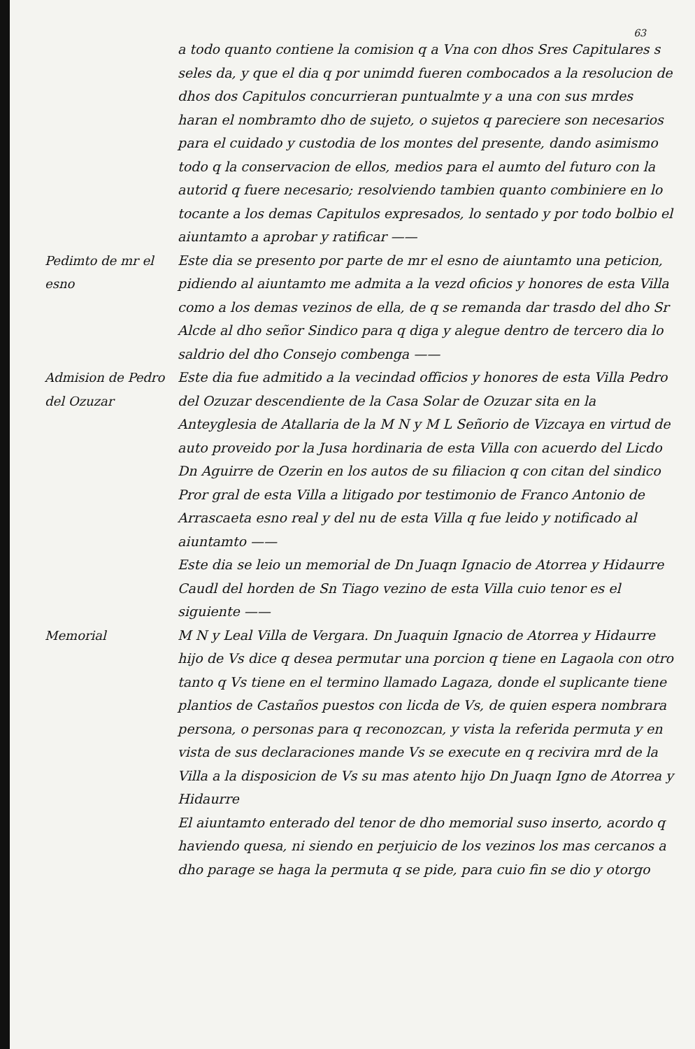63
a todo quanto contiene la comision q a Vna con dhos Sres Capitulares s seles da, y que el dia q por unimdd fueren combocados a la resolucion de dhos dos Capitulos concurrieran puntualmte y a una con sus mrdes haran el nombramto dho de sujeto, o sujetos q pareciere son necesarios para el cuidado y custodia de los montes del presente, dando asimismo todo q la conservacion de ellos, medios para el aumto del futuro con la autorid q fuere necesario; resolviendo tambien quanto combiniere en lo tocante a los demas Capitulos expresados, lo sentado y por todo bolbio el aiuntamto a aprobar y ratificar ——
Pedimto de mr el esno
Este dia se presento por parte de mr el esno de aiuntamto una peticion, pidiendo al aiuntamto me admita a la vezd oficios y honores de esta Villa como a los demas vezinos de ella, de q se remanda dar trasdo del dho Sr Alcde al dho señor Sindico para q diga y alegue dentro de tercero dia lo saldrio del dho Consejo combenga ——
Admision de Pedro del Ozuzar
Este dia fue admitido a la vecindad officios y honores de esta Villa Pedro del Ozuzar descendiente de la Casa Solar de Ozuzar sita en la Anteyglesia de Atallaria de la M N y M L Señorio de Vizcaya en virtud de auto proveido por la Jusa hordinaria de esta Villa con acuerdo del Licdo Dn Aguirre de Ozerin en los autos de su filiacion q con citan del sindico Pror gral de esta Villa a litigado por testimonio de Franco Antonio de Arrascaeta esno real y del nu de esta Villa q fue leido y notificado al aiuntamto ——
Este dia se leio un memorial de Dn Juaqn Ignacio de Atorrea y Hidaurre Caudl del horden de Sn Tiago vezino de esta Villa cuio tenor es el siguiente ——
Memorial M N y Leal Villa de Vergara. Dn Juaquin Ignacio de Atorrea y Hidaurre hijo de Vs dice q desea permutar una porcion q tiene en Lagaola con otro tanto q Vs tiene en el termino llamado Lagaza, donde el suplicante tiene plantios de Castaños puestos con licda de Vs, de quien espera nombrara persona, o personas para q reconozcan, y vista la referida permuta y en vista de sus declaraciones mande Vs se execute en q recivira mrd de la Villa a la disposicion de Vs su mas atento hijo Dn Juaqn Igno de Atorrea y Hidaurre
El aiuntamto enterado del tenor de dho memorial suso inserto, acordo q haviendo quesa, ni siendo en perjuicio de los vezinos los mas cercanos a dho parage se haga la permuta q se pide, para cuio fin se dio y otorgo